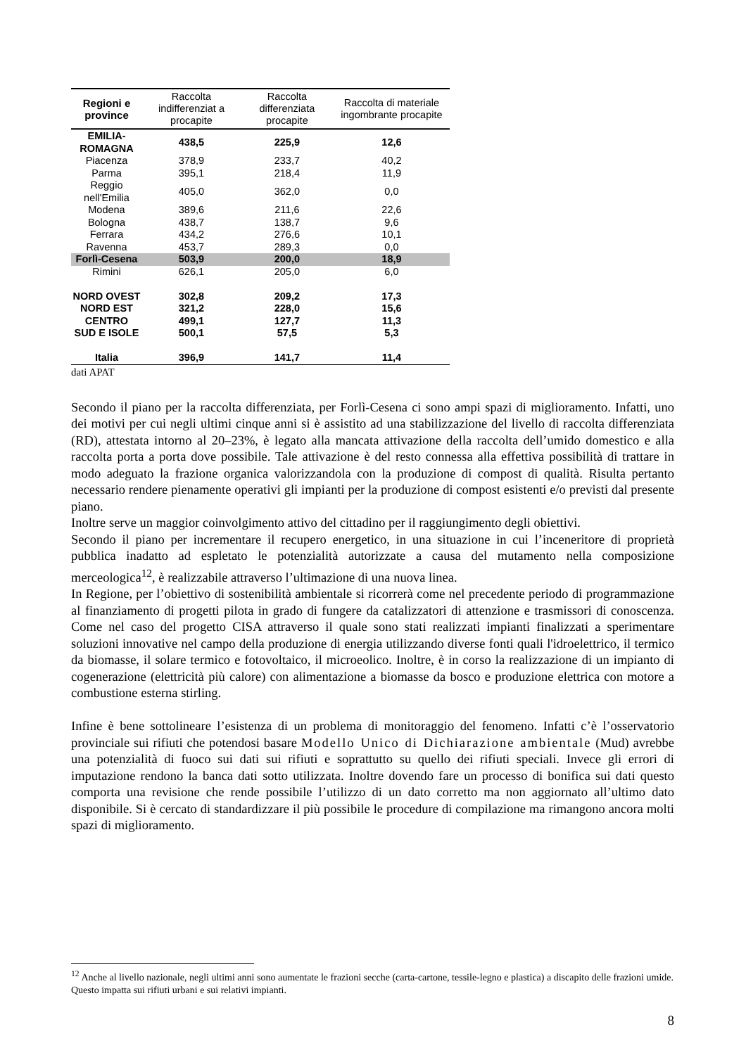| Regioni e province | Raccolta indifferenziat a procapite | Raccolta differenziata procapite | Raccolta di materiale ingombrante procapite |
| --- | --- | --- | --- |
| EMILIA-ROMAGNA | 438,5 | 225,9 | 12,6 |
| Piacenza | 378,9 | 233,7 | 40,2 |
| Parma | 395,1 | 218,4 | 11,9 |
| Reggio nell'Emilia | 405,0 | 362,0 | 0,0 |
| Modena | 389,6 | 211,6 | 22,6 |
| Bologna | 438,7 | 138,7 | 9,6 |
| Ferrara | 434,2 | 276,6 | 10,1 |
| Ravenna | 453,7 | 289,3 | 0,0 |
| Forlì-Cesena | 503,9 | 200,0 | 18,9 |
| Rimini | 626,1 | 205,0 | 6,0 |
| NORD OVEST | 302,8 | 209,2 | 17,3 |
| NORD EST | 321,2 | 228,0 | 15,6 |
| CENTRO | 499,1 | 127,7 | 11,3 |
| SUD E ISOLE | 500,1 | 57,5 | 5,3 |
| Italia | 396,9 | 141,7 | 11,4 |
dati APAT
Secondo il piano per la raccolta differenziata, per Forlì-Cesena ci sono ampi spazi di miglioramento. Infatti, uno dei motivi per cui negli ultimi cinque anni si è assistito ad una stabilizzazione del livello di raccolta differenziata (RD), attestata intorno al 20–23%, è legato alla mancata attivazione della raccolta dell’umido domestico e alla raccolta porta a porta dove possibile. Tale attivazione è del resto connessa alla effettiva possibilità di trattare in modo adeguato la frazione organica valorizzandola con la produzione di compost di qualità. Risulta pertanto necessario rendere pienamente operativi gli impianti per la produzione di compost esistenti e/o previsti dal presente piano.
Inoltre serve un maggior coinvolgimento attivo del cittadino per il raggiungimento degli obiettivi.
Secondo il piano per incrementare il recupero energetico, in una situazione in cui l’inceneritore di proprietà pubblica inadatto ad espletato le potenzialità autorizzate a causa del mutamento nella composizione merceologica<sup>12</sup>, è realizzabile attraverso l’ultimazione di una nuova linea.
In Regione, per l’obiettivo di sostenibilità ambientale si ricorrerà come nel precedente periodo di programmazione al finanziamento di progetti pilota in grado di fungere da catalizzatori di attenzione e trasmissori di conoscenza. Come nel caso del progetto CISA attraverso il quale sono stati realizzati impianti finalizzati a sperimentare soluzioni innovative nel campo della produzione di energia utilizzando diverse fonti quali l'idroelettrico, il termico da biomasse, il solare termico e fotovoltaico, il microeolico. Inoltre, è in corso la realizzazione di un impianto di cogenerazione (elettricità più calore) con alimentazione a biomasse da bosco e produzione elettrica con motore a combustione esterna stirling.
Infine è bene sottolineare l’esistenza di un problema di monitoraggio del fenomeno. Infatti c’è l’osservatorio provinciale sui rifiuti che potendosi basare Modello Unico di Dichiarazione ambientale (Mud) avrebbe una potenzialità di fuoco sui dati sui rifiuti e soprattutto su quello dei rifiuti speciali. Invece gli errori di imputazione rendono la banca dati sotto utilizzata. Inoltre dovendo fare un processo di bonifica sui dati questo comporta una revisione che rende possibile l’utilizzo di un dato corretto ma non aggiornato all’ultimo dato disponibile. Si è cercato di standardizzare il più possibile le procedure di compilazione ma rimangono ancora molti spazi di miglioramento.
<sup>12</sup> Anche al livello nazionale, negli ultimi anni sono aumentate le frazioni secche (carta-cartone, tessile-legno e plastica) a discapito delle frazioni umide. Questo impatta sui rifiuti urbani e sui relativi impianti.
8